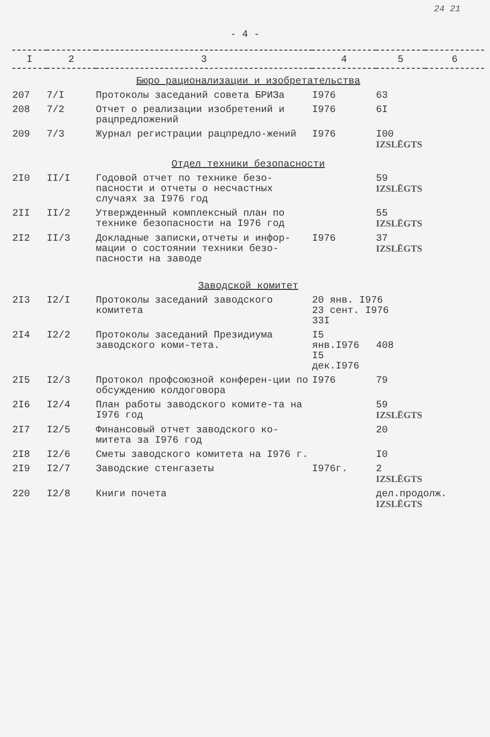24 21
- 4 -
| I | 2 | 3 | 4 | 5 | 6 |
| --- | --- | --- | --- | --- | --- |
| Бюро рационализации и изобретательства | | | | | |
| 207 | 7/I | Протоколы заседаний совета БРИЗа | I976 | 63 | |
| 208 | 7/2 | Отчет о реализации изобретений и рацпредложений | I976 | 6I | |
| 209 | 7/3 | Журнал регистрации рацпредло-жений | I976 | I00 IZSLĒGTS | |
| Отдел техники безопасности | | | | | |
| 2I0 | II/I | Годовой отчет по технике безо-пасности и отчеты о несчастных случаях за I976 год | | 59 IZSLĒGTS | |
| 2II | II/2 | Утвержденный комплексный план по технике безопасности на I976 год | | 55 IZSLĒGTS | |
| 2I2 | II/3 | Докладные записки,отчеты и инфор-мации о состоянии техники безо-пасности на заводе | I976 | 37 IZSLĒGTS | |
| Заводской комитет | | | | | |
| 2I3 | I2/I | Протоколы заседаний заводского комитета | 20 янв. I976 23 сент. I976 33I | | |
| 2I4 | I2/2 | Протоколы заседаний Президиума заводского коми-тета. | I5 янв.I976 I5 дек.I976 | 408 | |
| 2I5 | I2/3 | Протокол профсоюзной конферен-ции по обсуждению колдоговора | I976 | 79 | |
| 2I6 | I2/4 | План работы заводского комите-та на I976 год | | 59 IZSLĒGTS | |
| 2I7 | I2/5 | Финансовый отчет заводского ко-митета за I976 год | | 20 | |
| 2I8 | I2/6 | Сметы заводского комитета на I976 г. | | I0 | |
| 2I9 | I2/7 | Заводские стенгазеты | I976г. | 2 IZSLĒGTS | |
| 220 | I2/8 | Книги почета | | дел.продолж. IZSLĒGTS | |